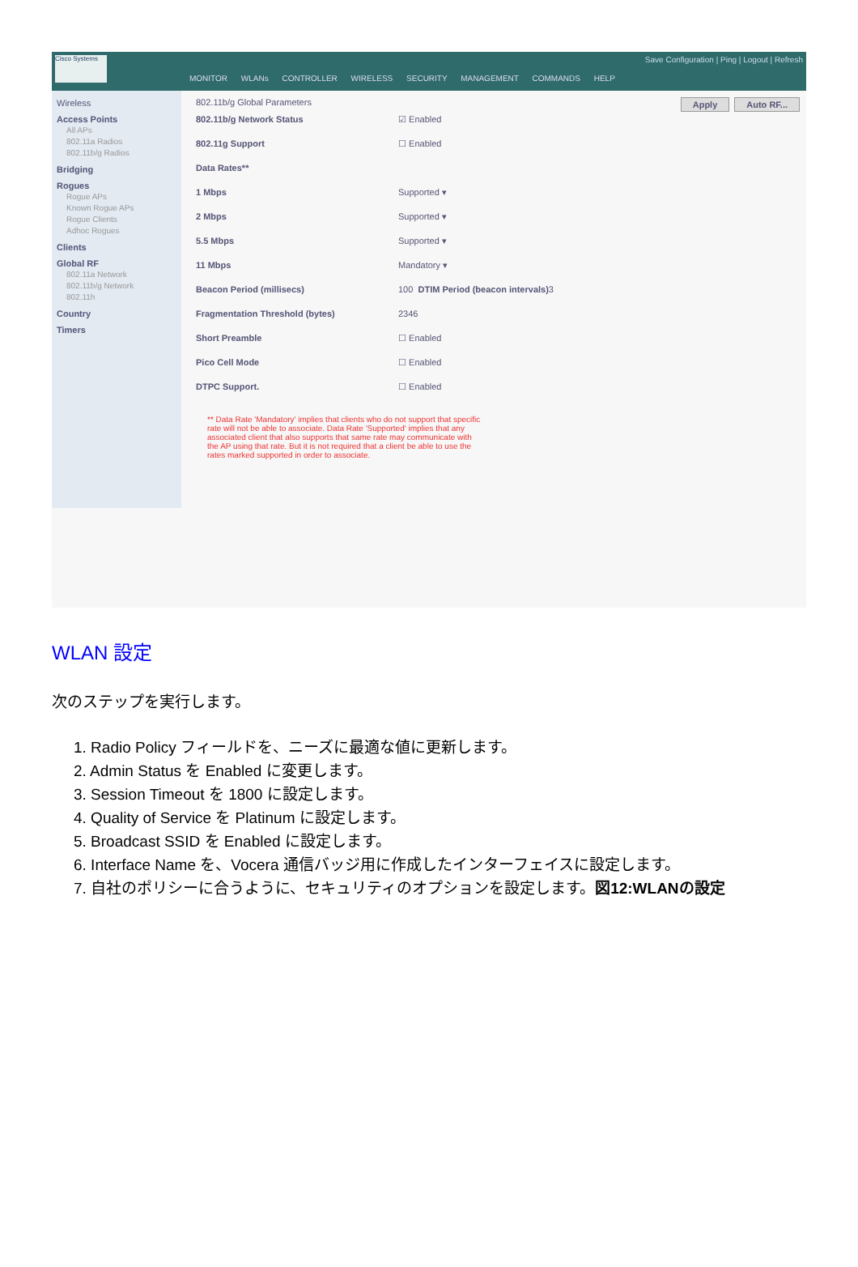Cisco Systems
Save Configuration | Ping | Logout | Refresh
MONITOR WLANs CONTROLLER WIRELESS SECURITY MANAGEMENT COMMANDS HELP
Wireless
Access Points
All APs
802.11a Radios
802.11b/g Radios
Bridging
Rogues
Rogue APs
Known Rogue APs
Rogue Clients
Adhoc Rogues
Clients
Global RF
802.11a Network
802.11b/g Network
802.11h
Country
Timers
Auto RF... Apply 802.11b/g Global Parameters
802.11b/g Network Status ☑ Enabled
802.11g Support ☐ Enabled
Data Rates**
1 Mbps Supported ▾
2 Mbps Supported ▾
5.5 Mbps Supported ▾
11 Mbps Mandatory ▾
Beacon Period (millisecs) 100 DTIM Period (beacon intervals) 3
Fragmentation Threshold (bytes) 2346
Short Preamble ☐ Enabled
Pico Cell Mode ☐ Enabled
DTPC Support. ☐ Enabled
** Data Rate 'Mandatory' implies that clients who do not support that specific rate will not be able to associate. Data Rate 'Supported' implies that any associated client that also supports that same rate may communicate with the AP using that rate. But it is not required that a client be able to use the rates marked supported in order to associate.
WLAN 設定
次のステップを実行します。
1. Radio Policy フィールドを、ニーズに最適な値に更新します。
2. Admin Status を Enabled に変更します。
3. Session Timeout を 1800 に設定します。
4. Quality of Service を Platinum に設定します。
5. Broadcast SSID を Enabled に設定します。
6. Interface Name を、Vocera 通信バッジ用に作成したインターフェイスに設定します。
7. 自社のポリシーに合うように、セキュリティのオプションを設定します。図12:WLANの設定